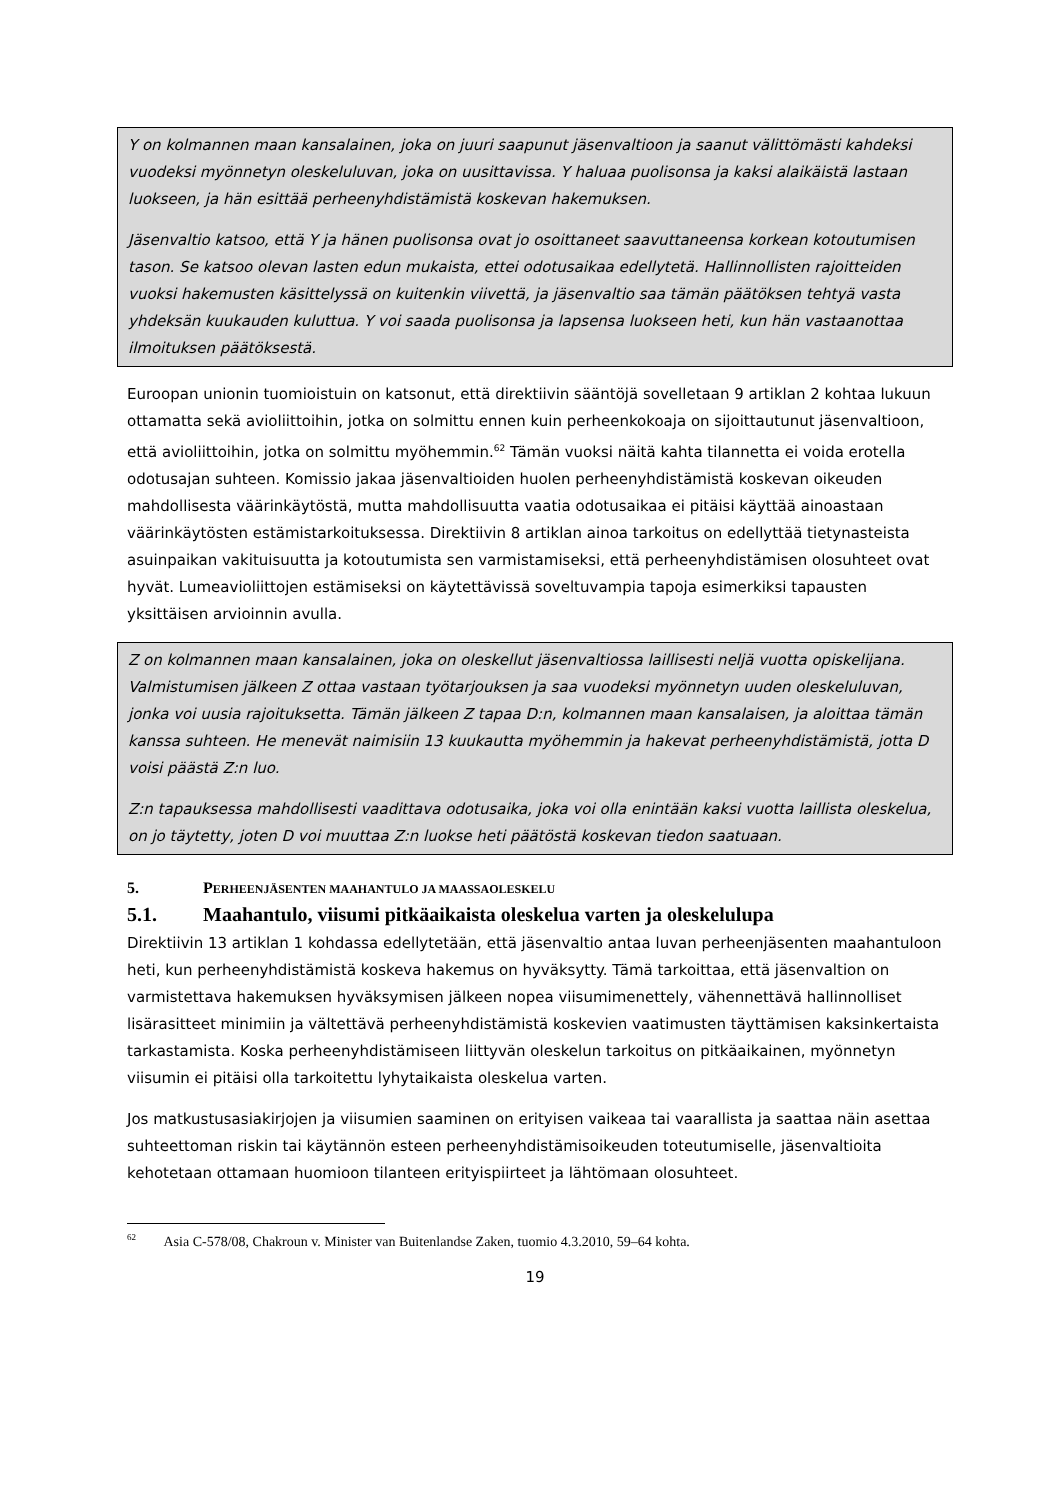Y on kolmannen maan kansalainen, joka on juuri saapunut jäsenvaltioon ja saanut välittömästi kahdeksi vuodeksi myönnetyn oleskeluluvan, joka on uusittavissa. Y haluaa puolisonsa ja kaksi alaikäistä lastaan luokseen, ja hän esittää perheenyhdistämistä koskevan hakemuksen.
Jäsenvaltio katsoo, että Y ja hänen puolisonsa ovat jo osoittaneet saavuttaneensa korkean kotoutumisen tason. Se katsoo olevan lasten edun mukaista, ettei odotusaikaa edellytetä. Hallinnollisten rajoitteiden vuoksi hakemusten käsittelyssä on kuitenkin viivettä, ja jäsenvaltio saa tämän päätöksen tehtyä vasta yhdeksän kuukauden kuluttua. Y voi saada puolisonsa ja lapsensa luokseen heti, kun hän vastaanottaa ilmoituksen päätöksestä.
Euroopan unionin tuomioistuin on katsonut, että direktiivin sääntöjä sovelletaan 9 artiklan 2 kohtaa lukuun ottamatta sekä avioliittoihin, jotka on solmittu ennen kuin perheenkokoaja on sijoittautunut jäsenvaltioon, että avioliittoihin, jotka on solmittu myöhemmin.<sup>62</sup> Tämän vuoksi näitä kahta tilannetta ei voida erotella odotusajan suhteen. Komissio jakaa jäsenvaltioiden huolen perheenyhdistämistä koskevan oikeuden mahdollisesta väärinkäytöstä, mutta mahdollisuutta vaatia odotusaikaa ei pitäisi käyttää ainoastaan väärinkäytösten estämistarkoituksessa. Direktiivin 8 artiklan ainoa tarkoitus on edellyttää tietynasteista asuinpaikan vakituisuutta ja kotoutumista sen varmistamiseksi, että perheenyhdistämisen olosuhteet ovat hyvät. Lumeavioliittojen estämiseksi on käytettävissä soveltuvampia tapoja esimerkiksi tapausten yksittäisen arvioinnin avulla.
Z on kolmannen maan kansalainen, joka on oleskellut jäsenvaltiossa laillisesti neljä vuotta opiskelijana. Valmistumisen jälkeen Z ottaa vastaan työtarjouksen ja saa vuodeksi myönnetyn uuden oleskeluluvan, jonka voi uusia rajoituksetta. Tämän jälkeen Z tapaa D:n, kolmannen maan kansalaisen, ja aloittaa tämän kanssa suhteen. He menevät naimisiin 13 kuukautta myöhemmin ja hakevat perheenyhdistämistä, jotta D voisi päästä Z:n luo.
Z:n tapauksessa mahdollisesti vaadittava odotusaika, joka voi olla enintään kaksi vuotta laillista oleskelua, on jo täytetty, joten D voi muuttaa Z:n luokse heti päätöstä koskevan tiedon saatuaan.
5. PERHEENJÄSENTEN MAAHANTULO JA MAASSAOLESKELU
5.1. Maahantulo, viisumi pitkäaikaista oleskelua varten ja oleskelulupa
Direktiivin 13 artiklan 1 kohdassa edellytetään, että jäsenvaltio antaa luvan perheenjäsenten maahantuloon heti, kun perheenyhdistämistä koskeva hakemus on hyväksytty. Tämä tarkoittaa, että jäsenvaltion on varmistettava hakemuksen hyväksymisen jälkeen nopea viisumimenettely, vähennettävä hallinnolliset lisärasitteet minimiin ja vältettävä perheenyhdistämistä koskevien vaatimusten täyttämisen kaksinkertaista tarkastamista. Koska perheenyhdistämiseen liittyvän oleskelun tarkoitus on pitkäaikainen, myönnetyn viisumin ei pitäisi olla tarkoitettu lyhytaikaista oleskelua varten.
Jos matkustusasiakirjojen ja viisumien saaminen on erityisen vaikeaa tai vaarallista ja saattaa näin asettaa suhteettoman riskin tai käytännön esteen perheenyhdistämisoikeuden toteutumiselle, jäsenvaltioita kehotetaan ottamaan huomioon tilanteen erityispiirteet ja lähtömaan olosuhteet.
<sup>62</sup> Asia C-578/08, Chakroun v. Minister van Buitenlandse Zaken, tuomio 4.3.2010, 59–64 kohta.
19